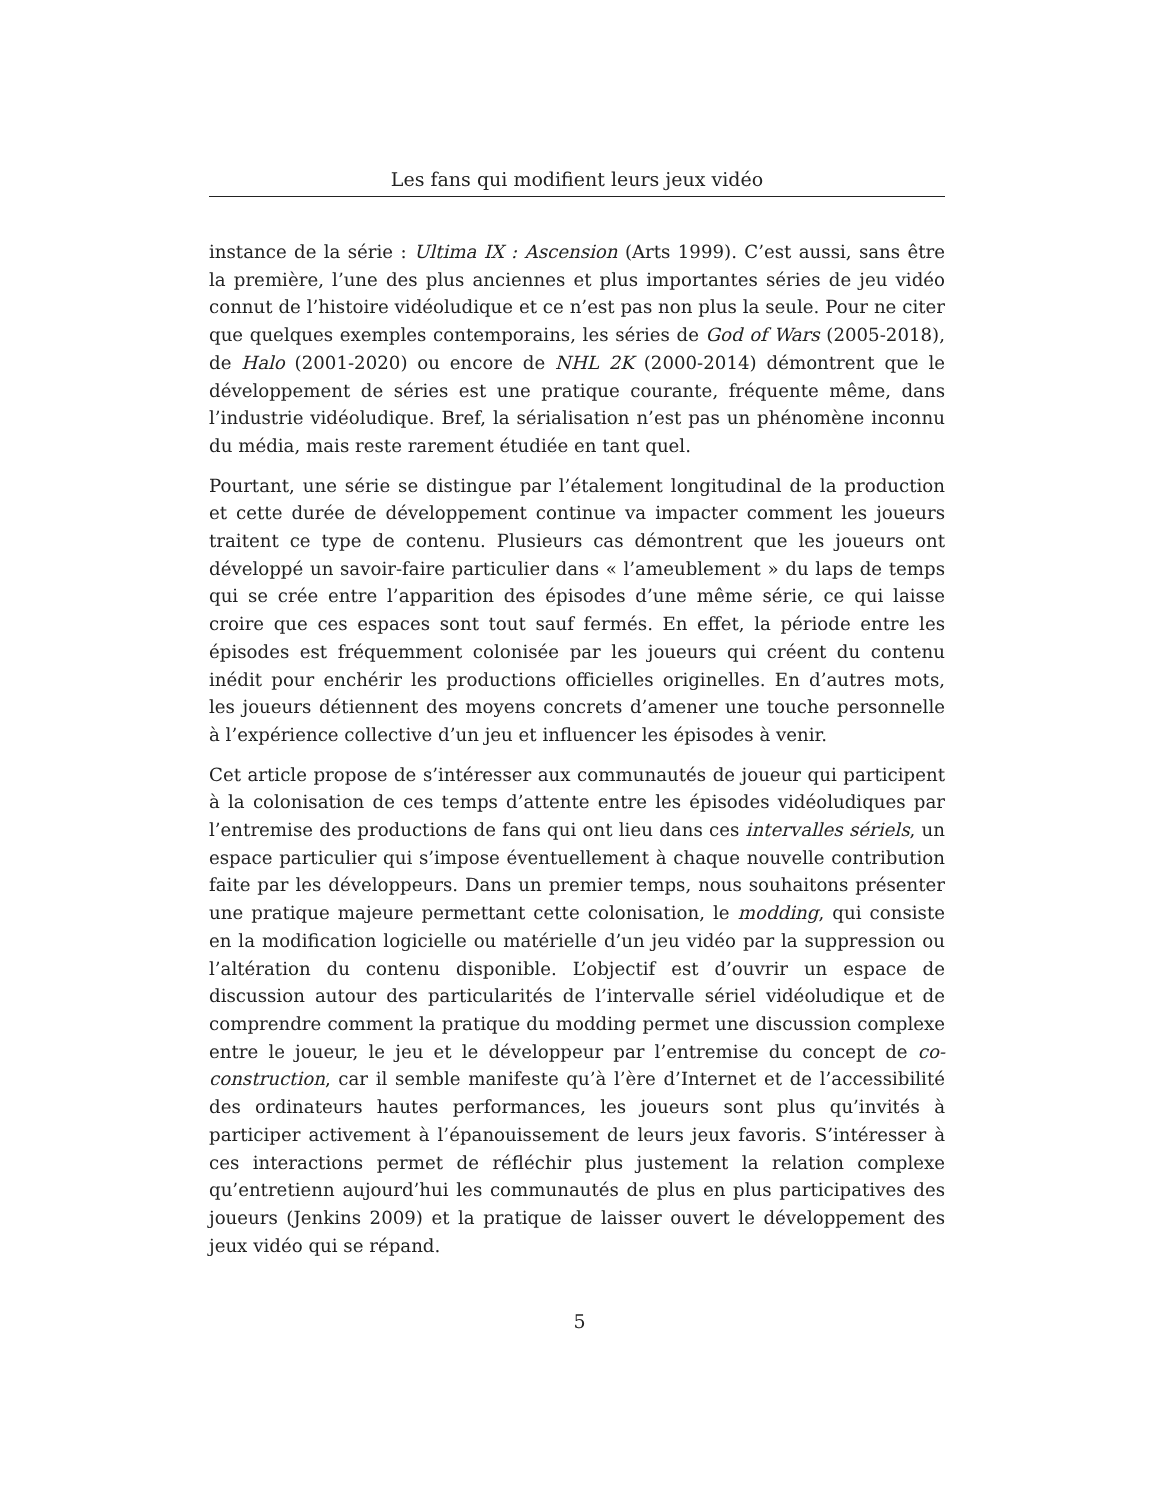Les fans qui modifient leurs jeux vidéo
instance de la série : Ultima IX : Ascension (Arts 1999). C’est aussi, sans être la première, l’une des plus anciennes et plus importantes séries de jeu vidéo connut de l’histoire vidéoludique et ce n’est pas non plus la seule. Pour ne citer que quelques exemples contemporains, les séries de God of Wars (2005-2018), de Halo (2001-2020) ou encore de NHL 2K (2000-2014) démontrent que le développement de séries est une pratique courante, fréquente même, dans l’industrie vidéoludique. Bref, la sérialisation n’est pas un phénomène inconnu du média, mais reste rarement étudiée en tant quel.
Pourtant, une série se distingue par l’étalement longitudinal de la production et cette durée de développement continue va impacter comment les joueurs traitent ce type de contenu. Plusieurs cas démontrent que les joueurs ont développé un savoir-faire particulier dans « l’ameublement » du laps de temps qui se crée entre l’apparition des épisodes d’une même série, ce qui laisse croire que ces espaces sont tout sauf fermés. En effet, la période entre les épisodes est fréquemment colonisée par les joueurs qui créent du contenu inédit pour enchérir les productions officielles originelles. En d’autres mots, les joueurs détiennent des moyens concrets d’amener une touche personnelle à l’expérience collective d’un jeu et influencer les épisodes à venir.
Cet article propose de s’intéresser aux communautés de joueur qui participent à la colonisation de ces temps d’attente entre les épisodes vidéoludiques par l’entremise des productions de fans qui ont lieu dans ces intervalles sériels, un espace particulier qui s’impose éventuellement à chaque nouvelle contribution faite par les développeurs. Dans un premier temps, nous souhaitons présenter une pratique majeure permettant cette colonisation, le modding, qui consiste en la modification logicielle ou matérielle d’un jeu vidéo par la suppression ou l’altération du contenu disponible. L’objectif est d’ouvrir un espace de discussion autour des particularités de l’intervalle sériel vidéoludique et de comprendre comment la pratique du modding permet une discussion complexe entre le joueur, le jeu et le développeur par l’entremise du concept de co-construction, car il semble manifeste qu’à l’ère d’Internet et de l’accessibilité des ordinateurs hautes performances, les joueurs sont plus qu’invités à participer activement à l’épanouissement de leurs jeux favoris. S’intéresser à ces interactions permet de réfléchir plus justement la relation complexe qu’entretienn aujourd’hui les communautés de plus en plus participatives des joueurs (Jenkins 2009) et la pratique de laisser ouvert le développement des jeux vidéo qui se répand.
5